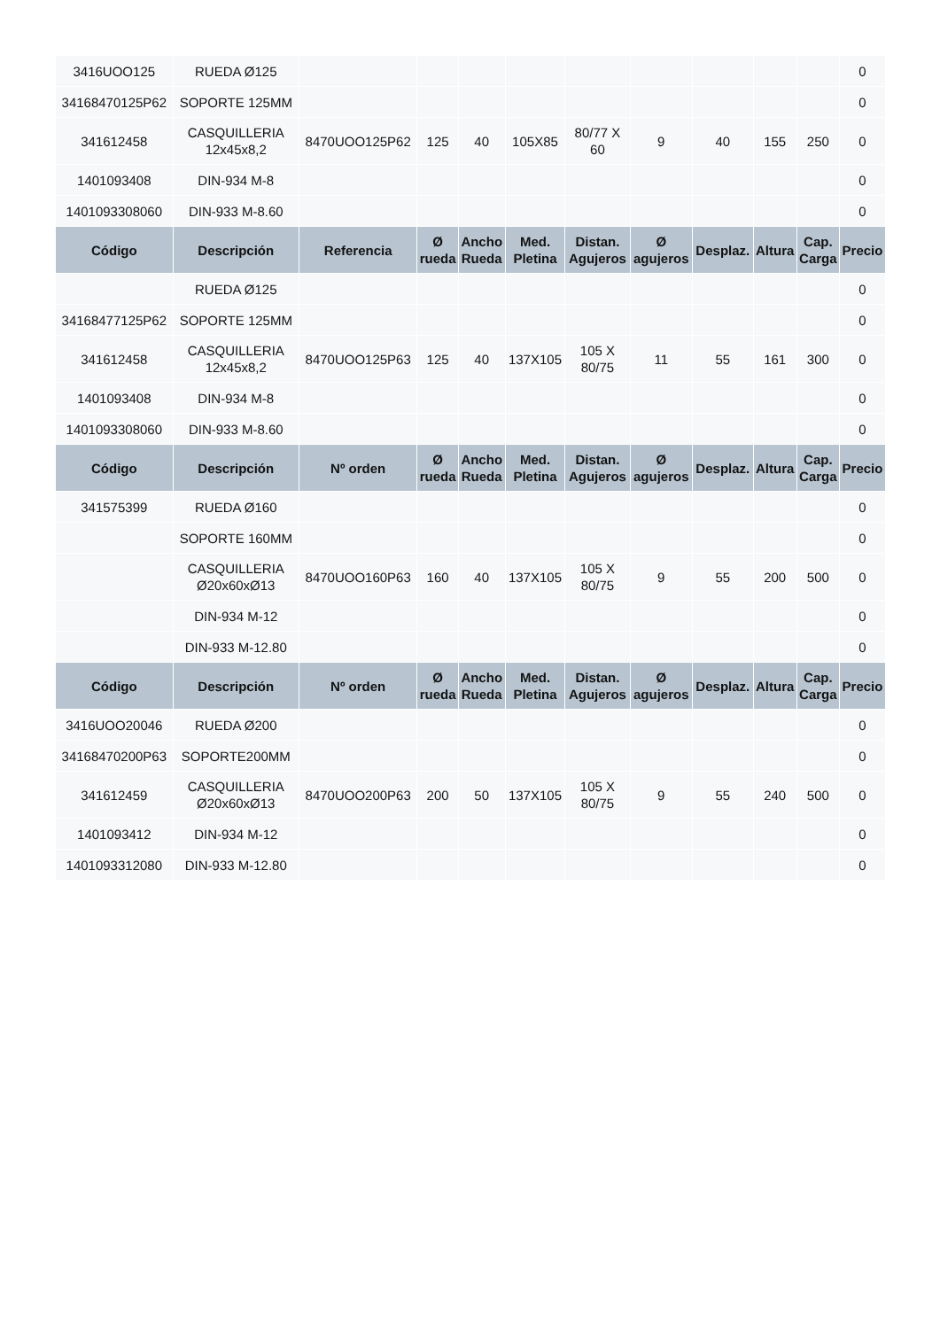| 3416UOO125 | RUEDA Ø125 | | | | | | | | | | 0 |
| 34168470125P62 | SOPORTE 125MM | | | | | | | | | | 0 |
| 341612458 | CASQUILLERIA 12x45x8,2 | 8470UOO125P62 | 125 | 40 | 105X85 | 80/77 X 60 | 9 | 40 | 155 | 250 | 0 |
| 1401093408 | DIN-934 M-8 | | | | | | | | | | 0 |
| 1401093308060 | DIN-933 M-8.60 | | | | | | | | | | 0 |
| Código | Descripción | Referencia | Ø rueda | Ancho Rueda | Med. Pletina | Distan. Agujeros | Ø agujeros | Desplaz. | Altura | Cap. Carga | Precio |
| | RUEDA Ø125 | | | | | | | | | | 0 |
| 34168477125P62 | SOPORTE 125MM | | | | | | | | | | 0 |
| 341612458 | CASQUILLERIA 12x45x8,2 | 8470UOO125P63 | 125 | 40 | 137X105 | 105 X 80/75 | 11 | 55 | 161 | 300 | 0 |
| 1401093408 | DIN-934 M-8 | | | | | | | | | | 0 |
| 1401093308060 | DIN-933 M-8.60 | | | | | | | | | | 0 |
| Código | Descripción | Nº orden | Ø rueda | Ancho Rueda | Med. Pletina | Distan. Agujeros | Ø agujeros | Desplaz. | Altura | Cap. Carga | Precio |
| 341575399 | RUEDA Ø160 | | | | | | | | | | 0 |
| | SOPORTE 160MM | | | | | | | | | | 0 |
| | CASQUILLERIA Ø20x60xØ13 | 8470UOO160P63 | 160 | 40 | 137X105 | 105 X 80/75 | 9 | 55 | 200 | 500 | 0 |
| | DIN-934 M-12 | | | | | | | | | | 0 |
| | DIN-933 M-12.80 | | | | | | | | | | 0 |
| Código | Descripción | Nº orden | Ø rueda | Ancho Rueda | Med. Pletina | Distan. Agujeros | Ø agujeros | Desplaz. | Altura | Cap. Carga | Precio |
| 3416UOO20046 | RUEDA Ø200 | | | | | | | | | | 0 |
| 34168470200P63 | SOPORTE200MM | | | | | | | | | | 0 |
| 341612459 | CASQUILLERIA Ø20x60xØ13 | 8470UOO200P63 | 200 | 50 | 137X105 | 105 X 80/75 | 9 | 55 | 240 | 500 | 0 |
| 1401093412 | DIN-934 M-12 | | | | | | | | | | 0 |
| 1401093312080 | DIN-933 M-12.80 | | | | | | | | | | 0 |